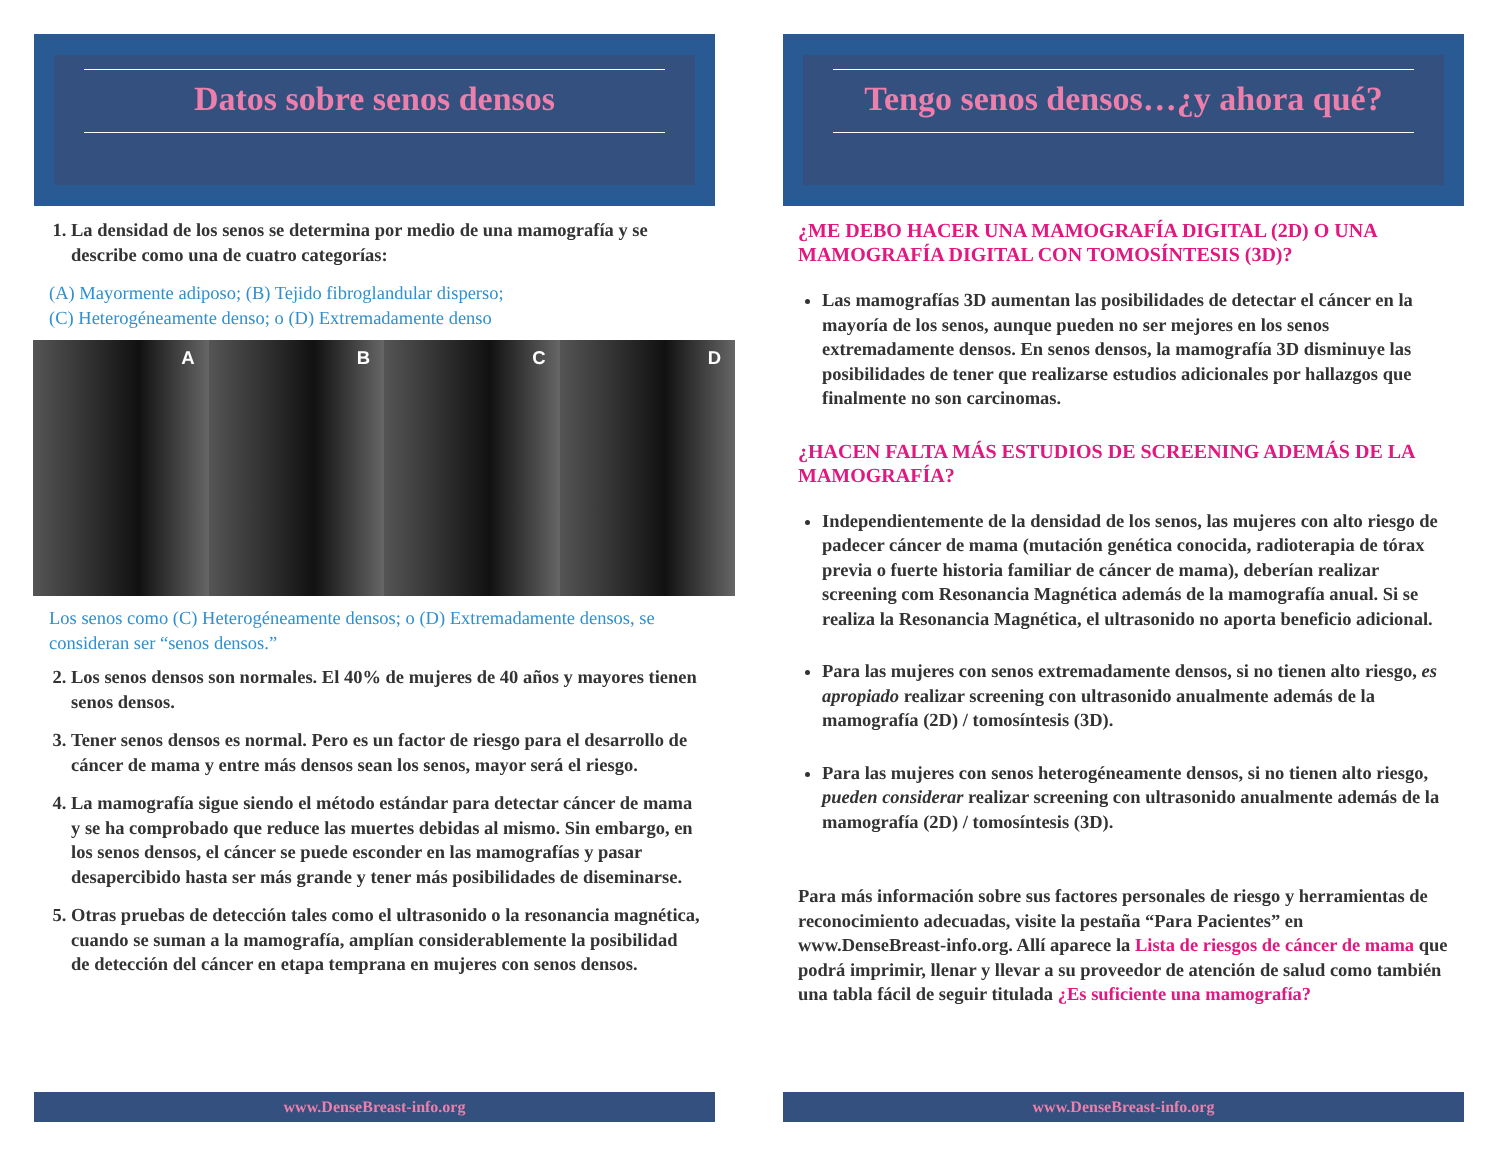Datos sobre senos densos
1. La densidad de los senos se determina por medio de una mamografía y se describe como una de cuatro categorías:
(A) Mayormente adiposo; (B) Tejido fibroglandular disperso;
(C) Heterogéneamente denso; o (D) Extremadamente denso
A B C D
Los senos como (C) Heterogéneamente densos; o (D) Extremadamente densos, se consideran ser “senos densos.”
2. Los senos densos son normales. El 40% de mujeres de 40 años y mayores tienen senos densos.
3. Tener senos densos es normal. Pero es un factor de riesgo para el desarrollo de cáncer de mama y entre más densos sean los senos, mayor será el riesgo.
4. La mamografía sigue siendo el método estándar para detectar cáncer de mama y se ha comprobado que reduce las muertes debidas al mismo. Sin embargo, en los senos densos, el cáncer se puede esconder en las mamografías y pasar desapercibido hasta ser más grande y tener más posibilidades de diseminarse.
5. Otras pruebas de detección tales como el ultrasonido o la resonancia magnética, cuando se suman a la mamografía, amplían considerablemente la posibilidad de detección del cáncer en etapa temprana en mujeres con senos densos.
www.DenseBreast-info.org
Tengo senos densos…¿y ahora qué?
¿ME DEBO HACER UNA MAMOGRAFÍA DIGITAL (2D) O UNA MAMOGRAFÍA DIGITAL CON TOMOSÍNTESIS (3D)?
Las mamografías 3D aumentan las posibilidades de detectar el cáncer en la mayoría de los senos, aunque pueden no ser mejores en los senos extremadamente densos. En senos densos, la mamografía 3D disminuye las posibilidades de tener que realizarse estudios adicionales por hallazgos que finalmente no son carcinomas.
¿HACEN FALTA MÁS ESTUDIOS DE SCREENING ADEMÁS DE LA MAMOGRAFÍA?
Independientemente de la densidad de los senos, las mujeres con alto riesgo de padecer cáncer de mama (mutación genética conocida, radioterapia de tórax previa o fuerte historia familiar de cáncer de mama), deberían realizar screening com Resonancia Magnética además de la mamografía anual. Si se realiza la Resonancia Magnética, el ultrasonido no aporta beneficio adicional.
Para las mujeres con senos extremadamente densos, si no tienen alto riesgo, es apropiado realizar screening con ultrasonido anualmente además de la mamografía (2D) / tomosíntesis (3D).
Para las mujeres con senos heterogéneamente densos, si no tienen alto riesgo, pueden considerar realizar screening con ultrasonido anualmente además de la mamografía (2D) / tomosíntesis (3D).
Para más información sobre sus factores personales de riesgo y herramientas de reconocimiento adecuadas, visite la pestaña “Para Pacientes” en www.DenseBreast-info.org. Allí aparece la Lista de riesgos de cáncer de mama que podrá imprimir, llenar y llevar a su proveedor de atención de salud como también una tabla fácil de seguir titulada ¿Es suficiente una mamografía?
www.DenseBreast-info.org